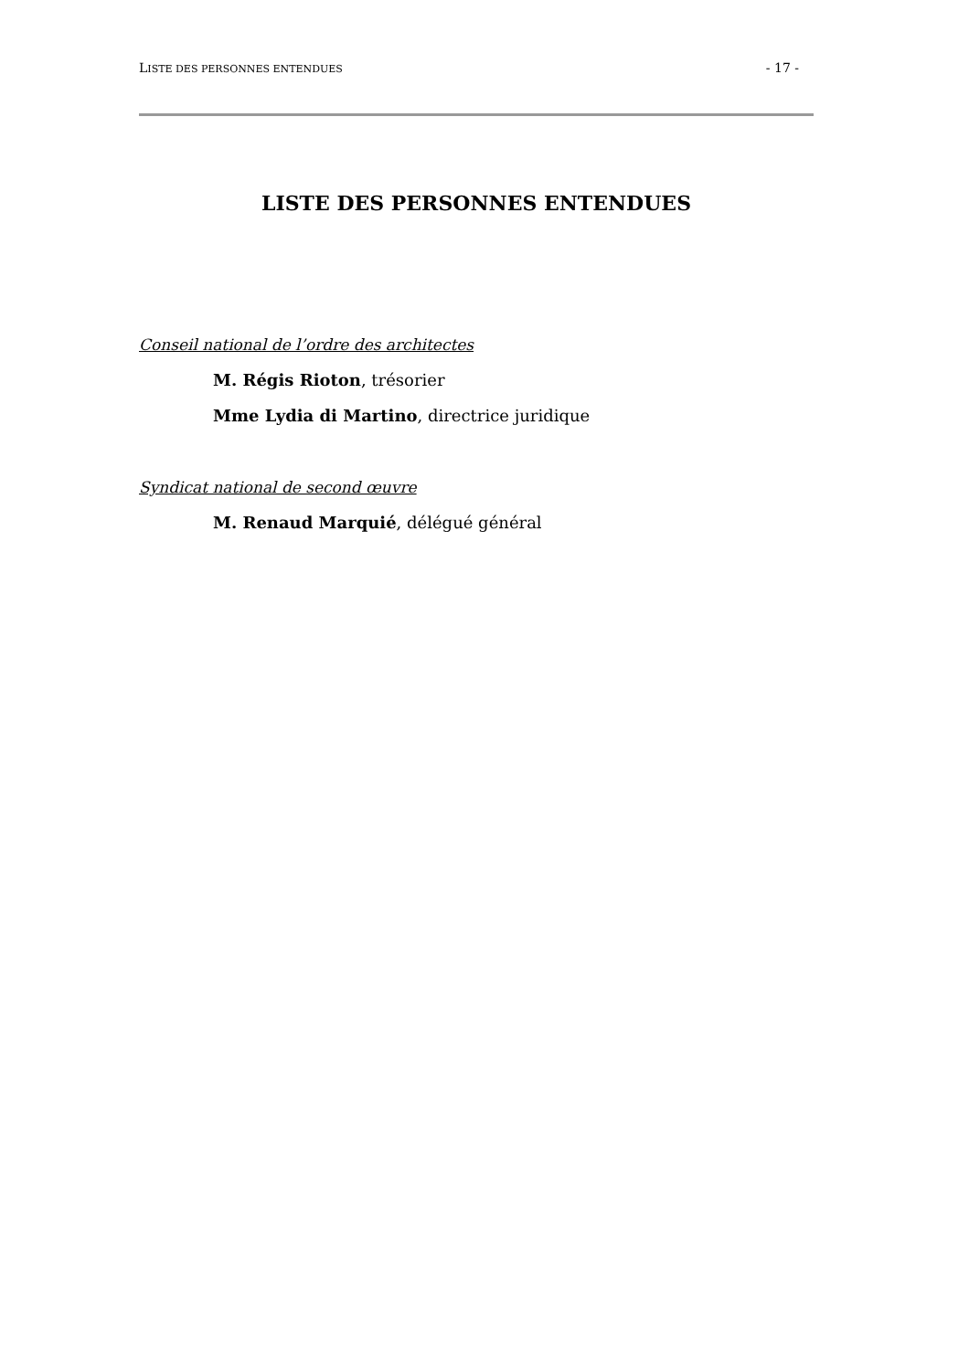LISTE DES PERSONNES ENTENDUES - 17 -
LISTE DES PERSONNES ENTENDUES
Conseil national de l’ordre des architectes
M. Régis Rioton, trésorier
Mme Lydia di Martino, directrice juridique
Syndicat national de second œuvre
M. Renaud Marquié, délégué général